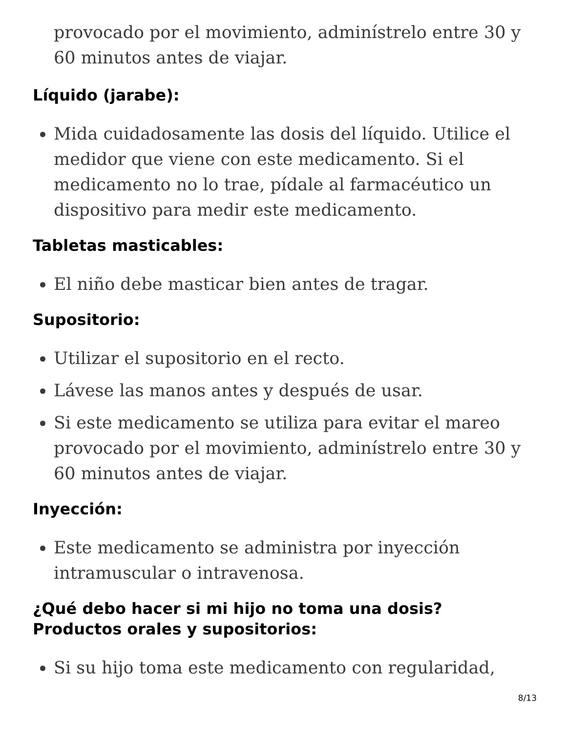provocado por el movimiento, adminístrelo entre 30 y 60 minutos antes de viajar.
Líquido (jarabe):
Mida cuidadosamente las dosis del líquido. Utilice el medidor que viene con este medicamento. Si el medicamento no lo trae, pídale al farmacéutico un dispositivo para medir este medicamento.
Tabletas masticables:
El niño debe masticar bien antes de tragar.
Supositorio:
Utilizar el supositorio en el recto.
Lávese las manos antes y después de usar.
Si este medicamento se utiliza para evitar el mareo provocado por el movimiento, adminístrelo entre 30 y 60 minutos antes de viajar.
Inyección:
Este medicamento se administra por inyección intramuscular o intravenosa.
¿Qué debo hacer si mi hijo no toma una dosis?
Productos orales y supositorios:
Si su hijo toma este medicamento con regularidad,
8/13